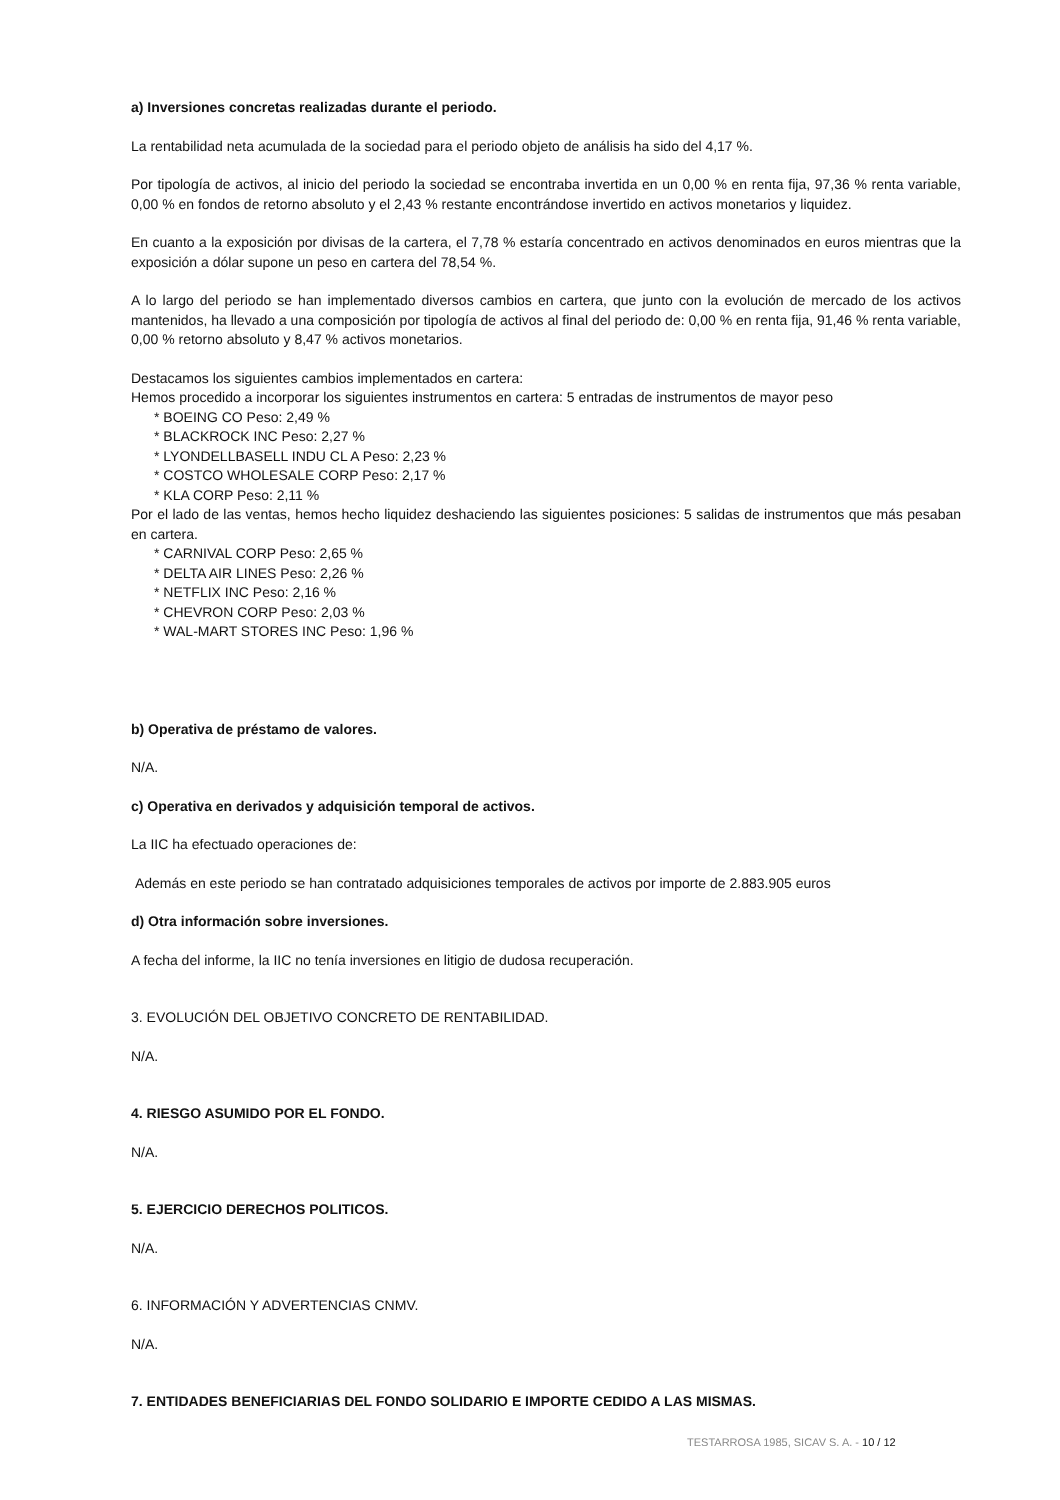a) Inversiones concretas realizadas durante el periodo.
La rentabilidad neta acumulada de la sociedad para el periodo objeto de análisis ha sido del 4,17 %.
Por tipología de activos, al inicio del periodo la sociedad se encontraba invertida en un 0,00 % en renta fija, 97,36 % renta variable, 0,00 % en fondos de retorno absoluto y el 2,43 % restante encontrándose invertido en activos monetarios y liquidez.
En cuanto a la exposición por divisas de la cartera, el 7,78 % estaría concentrado en activos denominados en euros mientras que la exposición a dólar supone un peso en cartera del 78,54 %.
A lo largo del periodo se han implementado diversos cambios en cartera, que junto con la evolución de mercado de los activos mantenidos, ha llevado a una composición por tipología de activos al final del periodo de: 0,00 % en renta fija, 91,46 % renta variable, 0,00 % retorno absoluto y 8,47 % activos monetarios.
Destacamos los siguientes cambios implementados en cartera:
Hemos procedido a incorporar los siguientes instrumentos en cartera: 5 entradas de instrumentos de mayor peso
* BOEING CO Peso: 2,49 %
* BLACKROCK INC Peso: 2,27 %
* LYONDELLBASELL INDU CL A Peso: 2,23 %
* COSTCO WHOLESALE CORP Peso: 2,17 %
* KLA CORP Peso: 2,11 %
Por el lado de las ventas, hemos hecho liquidez deshaciendo las siguientes posiciones: 5 salidas de instrumentos que más pesaban en cartera.
* CARNIVAL CORP Peso: 2,65 %
* DELTA AIR LINES Peso: 2,26 %
* NETFLIX INC Peso: 2,16 %
* CHEVRON CORP Peso: 2,03 %
* WAL-MART STORES INC Peso: 1,96 %
b) Operativa de préstamo de valores.
N/A.
c) Operativa en derivados y adquisición temporal de activos.
La IIC ha efectuado operaciones de:
Además en este periodo se han contratado adquisiciones temporales de activos por importe de 2.883.905 euros
d) Otra información sobre inversiones.
A fecha del informe, la IIC no tenía inversiones en litigio de dudosa recuperación.
3. EVOLUCIÓN DEL OBJETIVO CONCRETO DE RENTABILIDAD.
N/A.
4. RIESGO ASUMIDO POR EL FONDO.
N/A.
5. EJERCICIO DERECHOS POLITICOS.
N/A.
6. INFORMACIÓN Y ADVERTENCIAS CNMV.
N/A.
7. ENTIDADES BENEFICIARIAS DEL FONDO SOLIDARIO E IMPORTE CEDIDO A LAS MISMAS.
TESTARROSA 1985, SICAV S. A. - 10 / 12